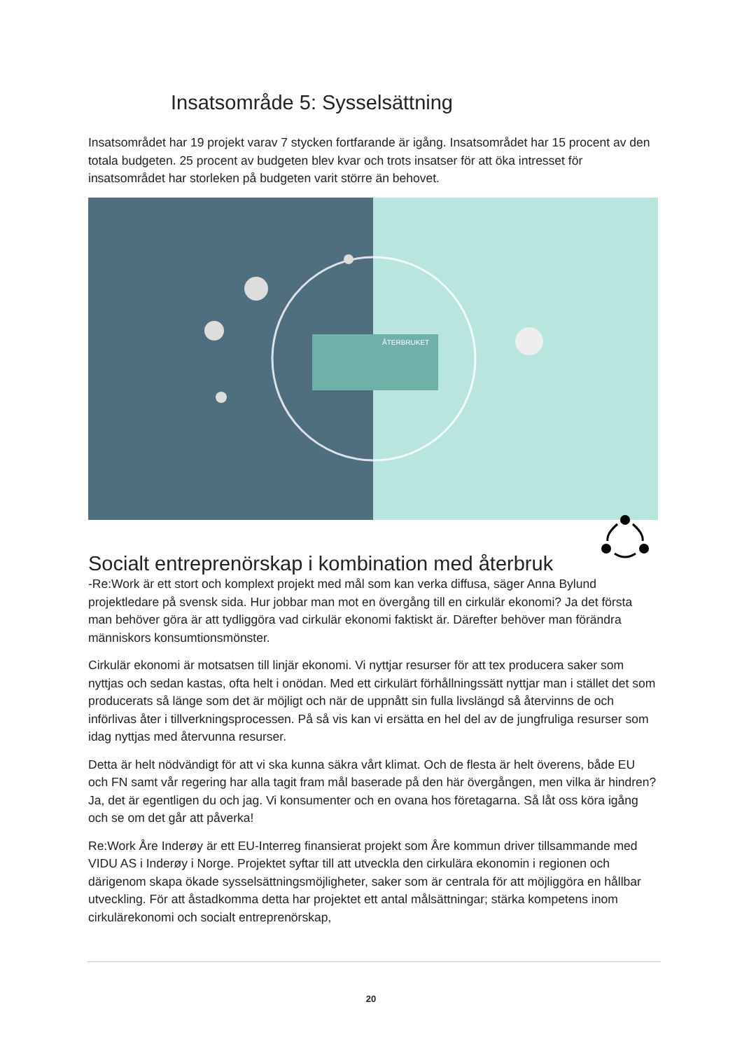Insatsområde 5: Sysselsättning
Insatsområdet har 19 projekt varav 7 stycken fortfarande är igång. Insatsområdet har 15 procent av den totala budgeten. 25 procent av budgeten blev kvar och trots insatser för att öka intresset för insatsområdet har storleken på budgeten varit större än behovet.
ÅTERBRUKET
Socialt entreprenörskap i kombination med återbruk
-Re:Work är ett stort och komplext projekt med mål som kan verka diffusa, säger Anna Bylund projektledare på svensk sida. Hur jobbar man mot en övergång till en cirkulär ekonomi? Ja det första man behöver göra är att tydliggöra vad cirkulär ekonomi faktiskt är. Därefter behöver man förändra människors konsumtionsmönster.
Cirkulär ekonomi är motsatsen till linjär ekonomi. Vi nyttjar resurser för att tex producera saker som nyttjas och sedan kastas, ofta helt i onödan. Med ett cirkulärt förhållningssätt nyttjar man i stället det som producerats så länge som det är möjligt och när de uppnått sin fulla livslängd så återvinns de och införlivas åter i tillverkningsprocessen. På så vis kan vi ersätta en hel del av de jungfruliga resurser som idag nyttjas med återvunna resurser.
Detta är helt nödvändigt för att vi ska kunna säkra vårt klimat. Och de flesta är helt överens, både EU och FN samt vår regering har alla tagit fram mål baserade på den här övergången, men vilka är hindren? Ja, det är egentligen du och jag. Vi konsumenter och en ovana hos företagarna. Så låt oss köra igång och se om det går att påverka!
Re:Work Åre Inderøy är ett EU-Interreg finansierat projekt som Åre kommun driver tillsammande med VIDU AS i Inderøy i Norge. Projektet syftar till att utveckla den cirkulära ekonomin i regionen och därigenom skapa ökade sysselsättningsmöjligheter, saker som är centrala för att möjliggöra en hållbar utveckling. För att åstadkomma detta har projektet ett antal målsättningar; stärka kompetens inom cirkulärekonomi och socialt entreprenörskap,
20